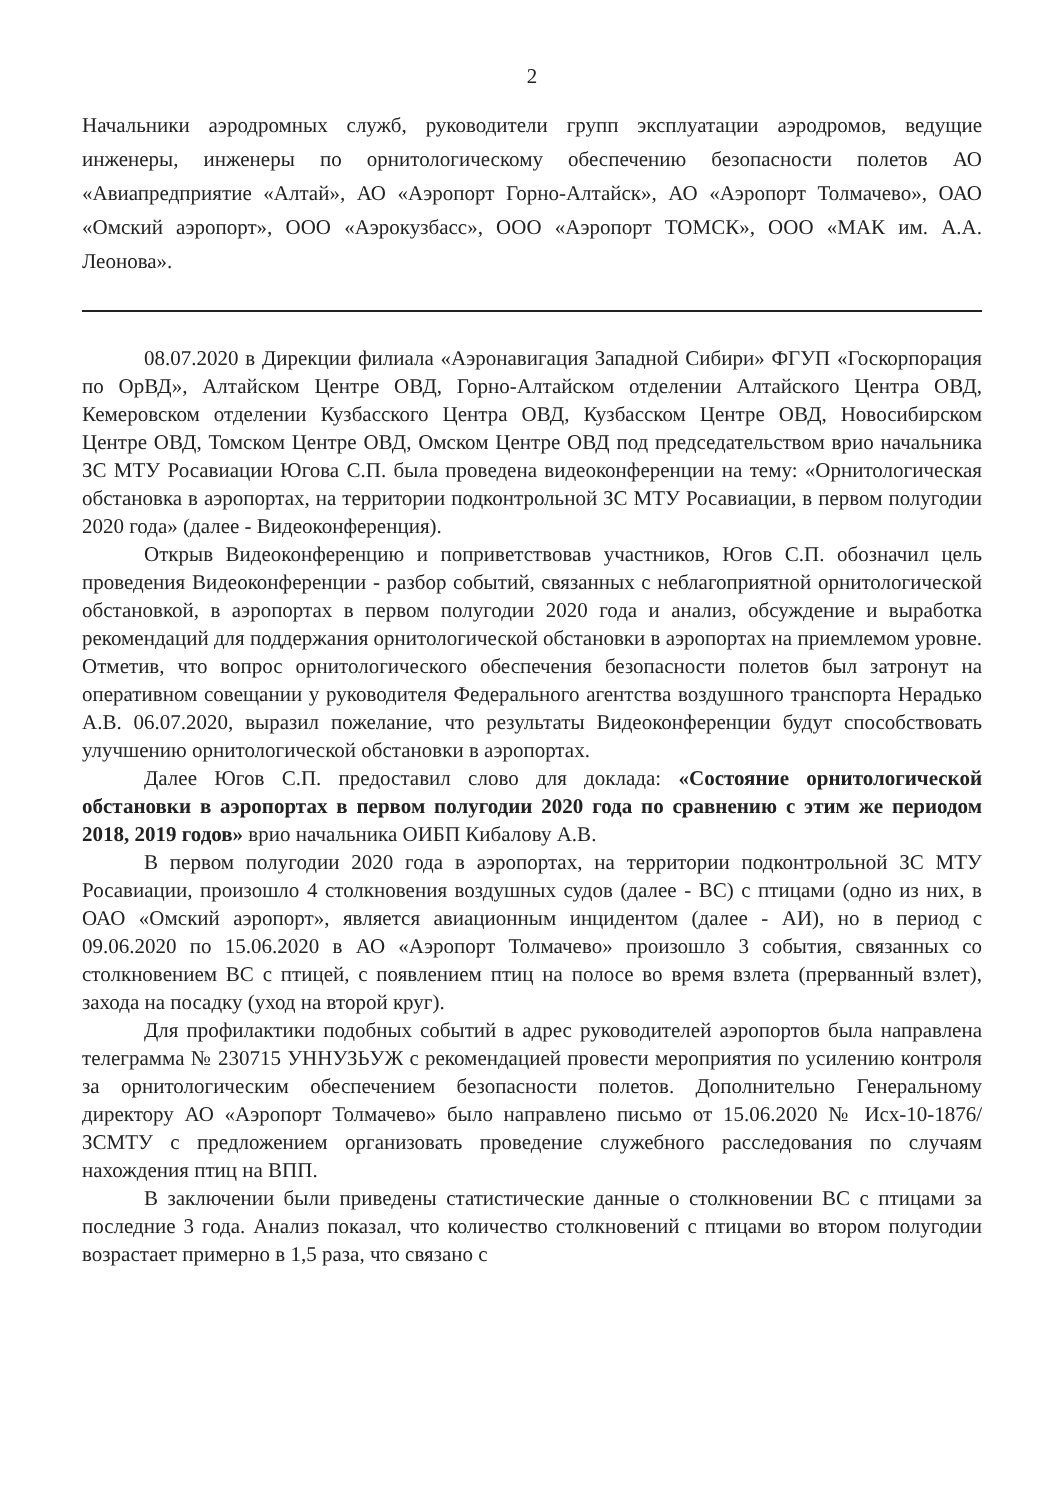2
Начальники аэродромных служб, руководители групп эксплуатации аэродромов, ведущие инженеры, инженеры по орнитологическому обеспечению безопасности полетов АО «Авиапредприятие «Алтай», АО «Аэропорт Горно-Алтайск», АО «Аэропорт Толмачево», ОАО «Омский аэропорт», ООО «Аэрокузбасс», ООО «Аэропорт ТОМСК», ООО «МАК им. А.А. Леонова».
08.07.2020 в Дирекции филиала «Аэронавигация Западной Сибири» ФГУП «Госкорпорация по ОрВД», Алтайском Центре ОВД, Горно-Алтайском отделении Алтайского Центра ОВД, Кемеровском отделении Кузбасского Центра ОВД, Кузбасском Центре ОВД, Новосибирском Центре ОВД, Томском Центре ОВД, Омском Центре ОВД под председательством врио начальника ЗС МТУ Росавиации Югова С.П. была проведена видеоконференции на тему: «Орнитологическая обстановка в аэропортах, на территории подконтрольной ЗС МТУ Росавиации, в первом полугодии 2020 года» (далее - Видеоконференция).
Открыв Видеоконференцию и поприветствовав участников, Югов С.П. обозначил цель проведения Видеоконференции - разбор событий, связанных с неблагоприятной орнитологической обстановкой, в аэропортах в первом полугодии 2020 года и анализ, обсуждение и выработка рекомендаций для поддержания орнитологической обстановки в аэропортах на приемлемом уровне. Отметив, что вопрос орнитологического обеспечения безопасности полетов был затронут на оперативном совещании у руководителя Федерального агентства воздушного транспорта Нерадько А.В. 06.07.2020, выразил пожелание, что результаты Видеоконференции будут способствовать улучшению орнитологической обстановки в аэропортах.
Далее Югов С.П. предоставил слово для доклада: «Состояние орнитологической обстановки в аэропортах в первом полугодии 2020 года по сравнению с этим же периодом 2018, 2019 годов» врио начальника ОИБП Кибалову А.В.
В первом полугодии 2020 года в аэропортах, на территории подконтрольной ЗС МТУ Росавиации, произошло 4 столкновения воздушных судов (далее - ВС) с птицами (одно из них, в ОАО «Омский аэропорт», является авиационным инцидентом (далее - АИ), но в период с 09.06.2020 по 15.06.2020 в АО «Аэропорт Толмачево» произошло 3 события, связанных со столкновением ВС с птицей, с появлением птиц на полосе во время взлета (прерванный взлет), захода на посадку (уход на второй круг).
Для профилактики подобных событий в адрес руководителей аэропортов была направлена телеграмма № 230715 УННУЗЬУЖ с рекомендацией провести мероприятия по усилению контроля за орнитологическим обеспечением безопасности полетов. Дополнительно Генеральному директору АО «Аэропорт Толмачево» было направлено письмо от 15.06.2020 № Исх-10-1876/ЗСМТУ с предложением организовать проведение служебного расследования по случаям нахождения птиц на ВПП.
В заключении были приведены статистические данные о столкновении ВС с птицами за последние 3 года. Анализ показал, что количество столкновений с птицами во втором полугодии возрастает примерно в 1,5 раза, что связано с